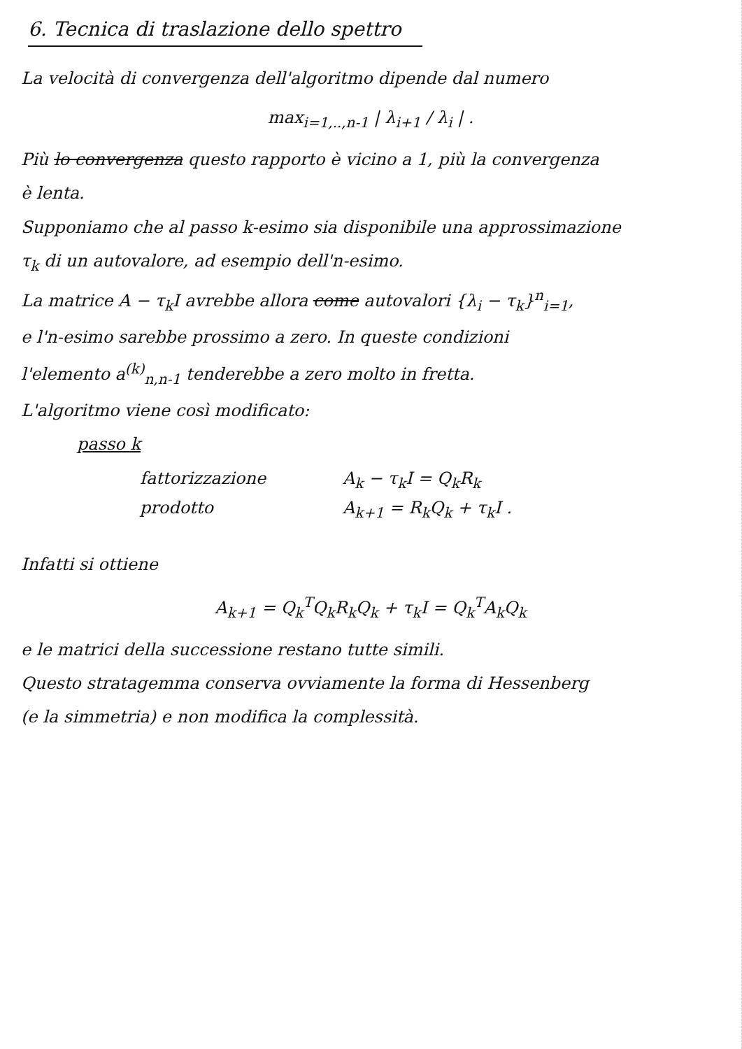6. Tecnica di traslazione dello spettro
La velocità di convergenza dell'algoritmo dipende dal numero
max<sub>i=1,..,n-1</sub> | λ<sub>i+1</sub> / λ<sub>i</sub> | .
Più lo convergenza questo rapporto è vicino a 1, più la convergenza
è lenta.
Supponiamo che al passo k-esimo sia disponibile una approssimazione
τ<sub>k</sub> di un autovalore, ad esempio dell'n-esimo.
La matrice A − τ<sub>k</sub>I avrebbe allora come autovalori {λ<sub>i</sub> − τ<sub>k</sub>}<sup>n</sup><sub>i=1</sub>,
e l'n-esimo sarebbe prossimo a zero. In queste condizioni
l'elemento a<sup>(k)</sup><sub>n,n-1</sub> tenderebbe a zero molto in fretta.
L'algoritmo viene così modificato:
passo k
fattorizzazione A<sub>k</sub> − τ<sub>k</sub>I = Q<sub>k</sub>R<sub>k</sub>
prodotto A<sub>k+1</sub> = R<sub>k</sub>Q<sub>k</sub> + τ<sub>k</sub>I .
Infatti si ottiene
A<sub>k+1</sub> = Q<sub>k</sub><sup>T</sup>Q<sub>k</sub>R<sub>k</sub>Q<sub>k</sub> + τ<sub>k</sub>I = Q<sub>k</sub><sup>T</sup>A<sub>k</sub>Q<sub>k</sub>
e le matrici della successione restano tutte simili.
Questo stratagemma conserva ovviamente la forma di Hessenberg
(e la simmetria) e non modifica la complessità.